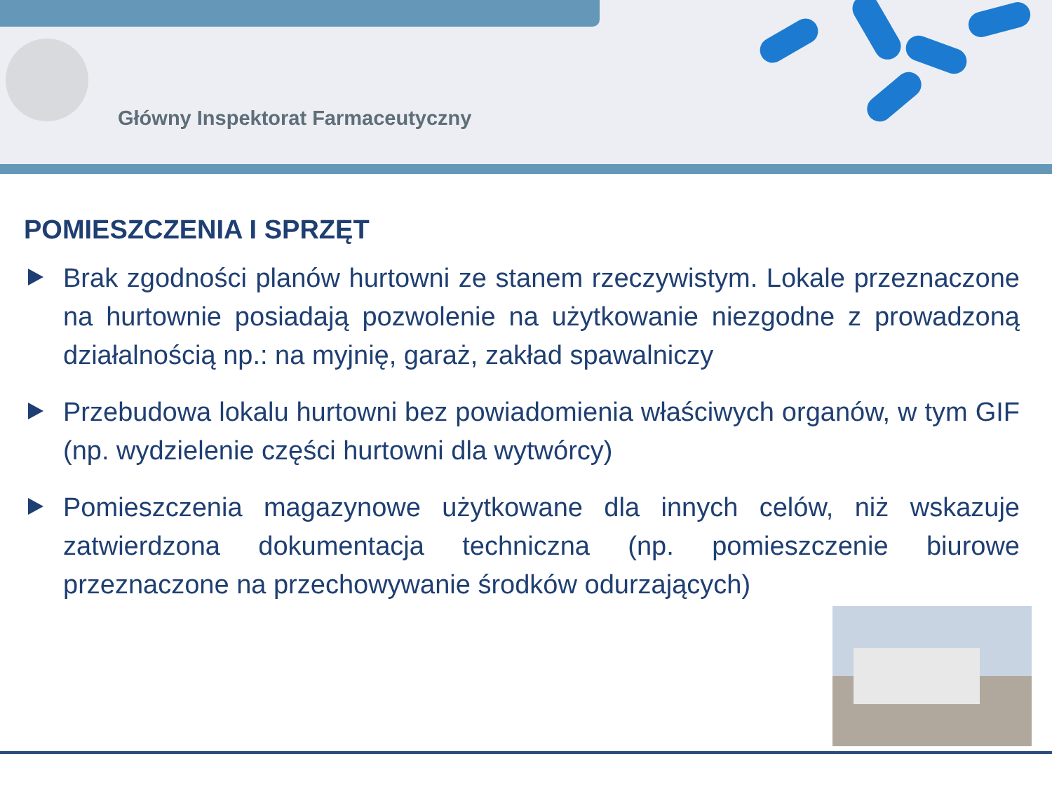Główny Inspektorat Farmaceutyczny
POMIESZCZENIA I SPRZĘT
Brak zgodności planów hurtowni ze stanem rzeczywistym. Lokale przeznaczone na hurtownie posiadają pozwolenie na użytkowanie niezgodne z prowadzoną działalnością np.: na myjnię, garaż, zakład spawalniczy
Przebudowa lokalu hurtowni bez powiadomienia właściwych organów, w tym GIF (np. wydzielenie części hurtowni dla wytwórcy)
Pomieszczenia magazynowe użytkowane dla innych celów, niż wskazuje zatwierdzona dokumentacja techniczna (np. pomieszczenie biurowe przeznaczone na przechowywanie środków odurzających)